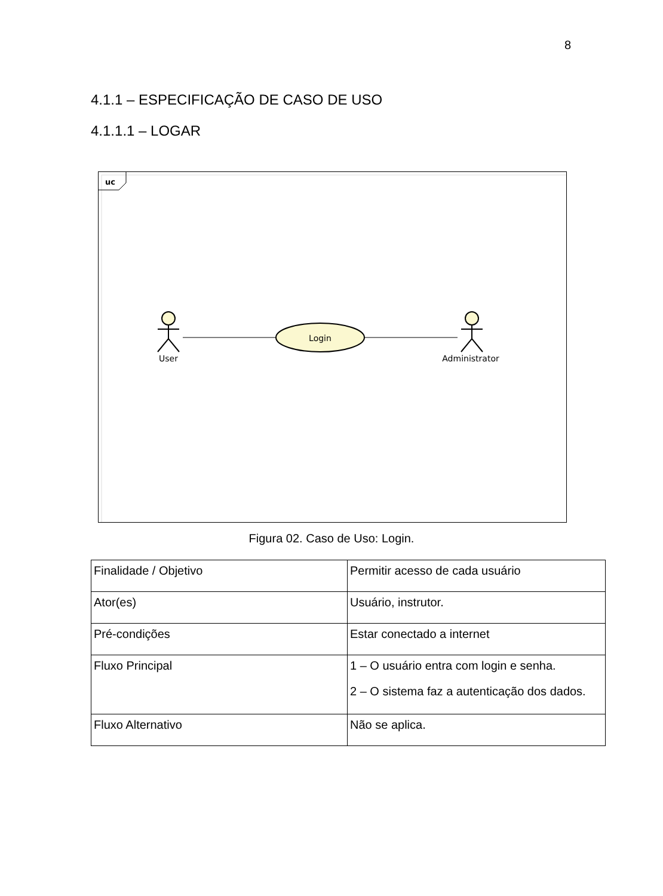8
4.1.1 – ESPECIFICAÇÃO DE CASO DE USO
4.1.1.1 – LOGAR
uc
Login
User
Administrator
Figura 02. Caso de Uso: Login.
| Finalidade / Objetivo | Permitir acesso de cada usuário |
| Ator(es) | Usuário, instrutor. |
| Pré-condições | Estar conectado a internet |
| Fluxo Principal | 1 – O usuário entra com login e senha. 2 – O sistema faz a autenticação dos dados. |
| Fluxo Alternativo | Não se aplica. |